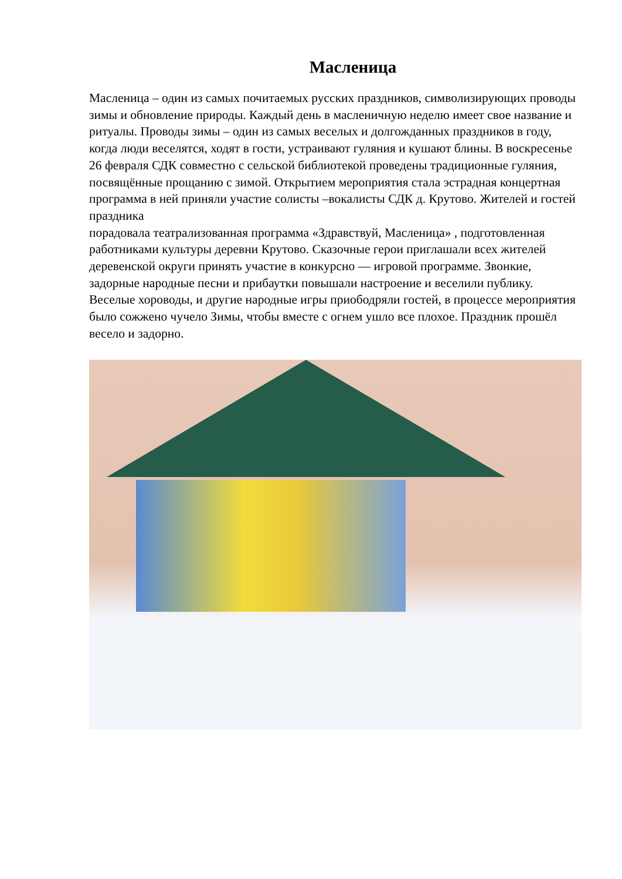Масленица
Масленица – один из самых почитаемых русских праздников, символизирующих проводы зимы и обновление природы. Каждый день в масленичную неделю имеет свое название и ритуалы. Проводы зимы – один из самых веселых и долгожданных праздников в году, когда люди веселятся, ходят в гости, устраивают гуляния и кушают блины. В воскресенье 26 февраля СДК совместно с сельской библиотекой проведены традиционные гуляния, посвящённые прощанию с зимой. Открытием мероприятия стала эстрадная концертная программа в ней приняли участие солисты –вокалисты СДК д. Крутово. Жителей и гостей праздника
порадовала театрализованная программа «Здравствуй, Масленица» , подготовленная работниками культуры деревни Крутово. Сказочные герои приглашали всех жителей деревенской округи принять участие в конкурсно — игровой программе. Звонкие, задорные народные песни и прибаутки повышали настроение и веселили публику. Веселые хороводы, и другие народные игры приободряли гостей, в процессе мероприятия было сожжено чучело Зимы, чтобы вместе с огнем ушло все плохое. Праздник прошёл весело и задорно.